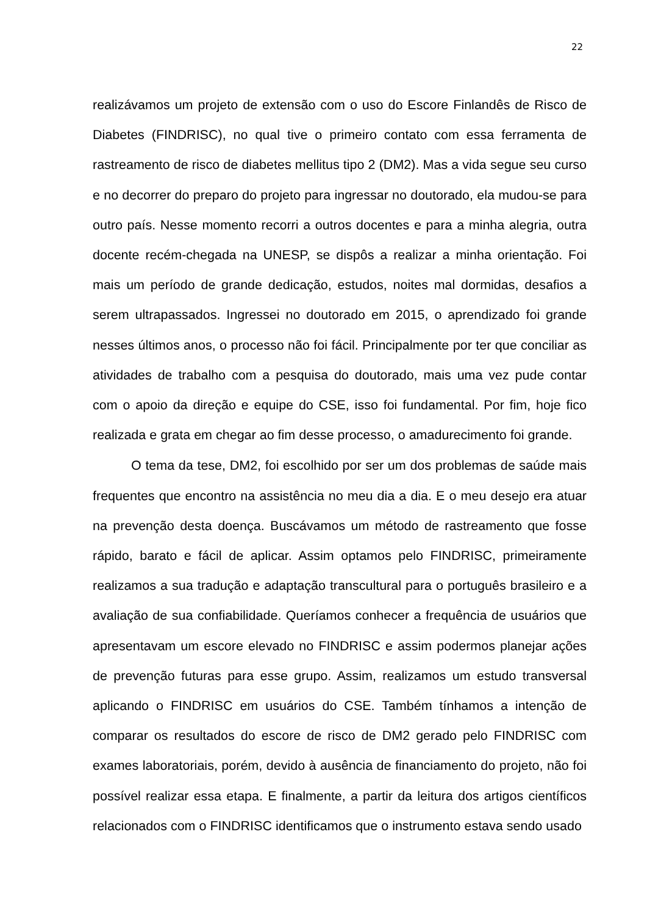22
realizávamos um projeto de extensão com o uso do Escore Finlandês de Risco de Diabetes (FINDRISC), no qual tive o primeiro contato com essa ferramenta de rastreamento de risco de diabetes mellitus tipo 2 (DM2). Mas a vida segue seu curso e no decorrer do preparo do projeto para ingressar no doutorado, ela mudou-se para outro país. Nesse momento recorri a outros docentes e para a minha alegria, outra docente recém-chegada na UNESP, se dispôs a realizar a minha orientação. Foi mais um período de grande dedicação, estudos, noites mal dormidas, desafios a serem ultrapassados. Ingressei no doutorado em 2015, o aprendizado foi grande nesses últimos anos, o processo não foi fácil. Principalmente por ter que conciliar as atividades de trabalho com a pesquisa do doutorado, mais uma vez pude contar com o apoio da direção e equipe do CSE, isso foi fundamental. Por fim, hoje fico realizada e grata em chegar ao fim desse processo, o amadurecimento foi grande.
O tema da tese, DM2, foi escolhido por ser um dos problemas de saúde mais frequentes que encontro na assistência no meu dia a dia. E o meu desejo era atuar na prevenção desta doença. Buscávamos um método de rastreamento que fosse rápido, barato e fácil de aplicar. Assim optamos pelo FINDRISC, primeiramente realizamos a sua tradução e adaptação transcultural para o português brasileiro e a avaliação de sua confiabilidade. Queríamos conhecer a frequência de usuários que apresentavam um escore elevado no FINDRISC e assim podermos planejar ações de prevenção futuras para esse grupo. Assim, realizamos um estudo transversal aplicando o FINDRISC em usuários do CSE. Também tínhamos a intenção de comparar os resultados do escore de risco de DM2 gerado pelo FINDRISC com exames laboratoriais, porém, devido à ausência de financiamento do projeto, não foi possível realizar essa etapa. E finalmente, a partir da leitura dos artigos científicos relacionados com o FINDRISC identificamos que o instrumento estava sendo usado